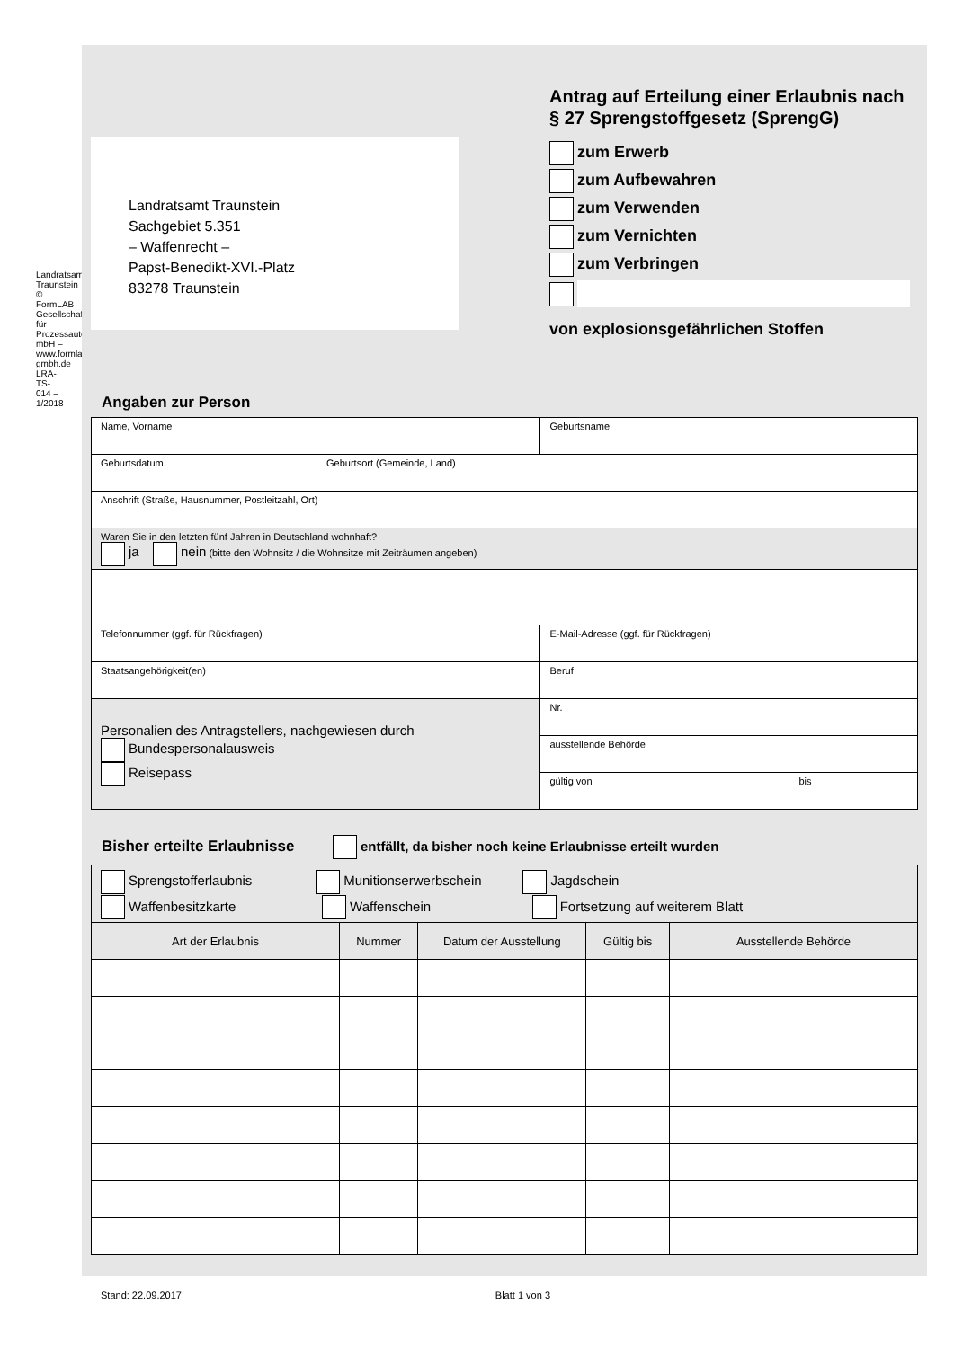Landratsamt Traunstein
© FormLAB Gesellschaft für Prozessautomatisierung mbH – www.formlab-gmbh.de LRA-TS-014 – 1/2018
Landratsamt Traunstein
Sachgebiet 5.351
– Waffenrecht –
Papst-Benedikt-XVI.-Platz
83278 Traunstein
Antrag auf Erteilung einer Erlaubnis nach § 27 Sprengstoffgesetz (SprengG)
zum Erwerb
zum Aufbewahren
zum Verwenden
zum Vernichten
zum Verbringen
von explosionsgefährlichen Stoffen
Angaben zur Person
| Name, Vorname | | Geburtsname | |
| Geburtsdatum | Geburtsort (Gemeinde, Land) | | |
| Anschrift (Straße, Hausnummer, Postleitzahl, Ort) | | | |
| Waren Sie in den letzten fünf Jahren in Deutschland wohnhaft? ja nein (bitte den Wohnsitz / die Wohnsitze mit Zeiträumen angeben) | | | |
| Telefonnummer (ggf. für Rückfragen) | | E-Mail-Adresse (ggf. für Rückfragen) | |
| Staatsangehörigkeit(en) | | Beruf | |
| Personalien des Antragstellers, nachgewiesen durch Bundespersonalausweis Reisepass | | Nr. | |
| | | ausstellende Behörde | |
| | | gültig von | bis |
Bisher erteilte Erlaubnisse entfällt, da bisher noch keine Erlaubnisse erteilt wurden
| Sprengstofferlaubnis Munitionserwerbschein Jagdschein Waffenbesitzkarte Waffenschein Fortsetzung auf weiterem Blatt | | | | |
| Art der Erlaubnis | Nummer | Datum der Ausstellung | Gültig bis | Ausstellende Behörde |
Stand: 22.09.2017 Blatt 1 von 3